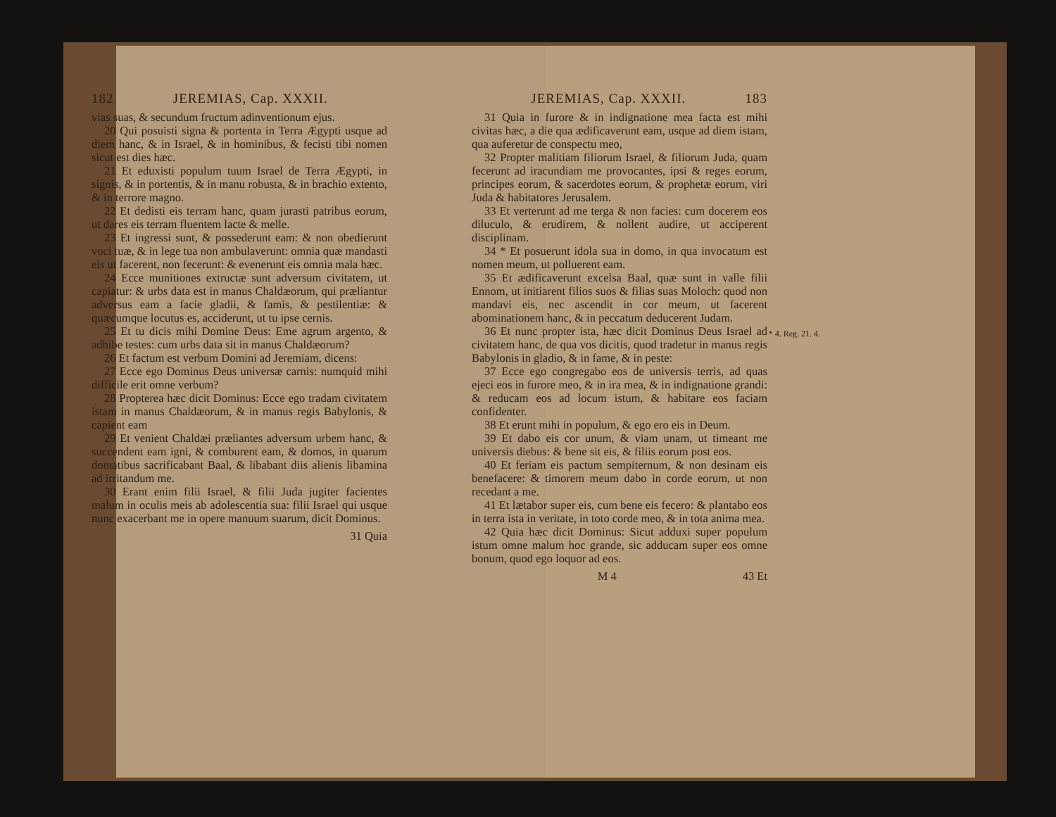182 JEREMIAS, Cap. XXXII.
vias suas, & secundum fructum adinventionum ejus.
20 Qui posuisti signa & portenta in Terra Ægypti usque ad diem hanc, & in Israel, & in hominibus, & fecisti tibi nomen sicut est dies hæc.
21 Et eduxisti populum tuum Israel de Terra Ægypti, in signis, & in portentis, & in manu robusta, & in brachio extento, & in terrore magno.
22 Et dedisti eis terram hanc, quam jurasti patribus eorum, ut dares eis terram fluentem lacte & melle.
23 Et ingressi sunt, & possederunt eam: & non obedierunt voci tuæ, & in lege tua non ambulaverunt: omnia quæ mandasti eis ut facerent, non fecerunt: & evenerunt eis omnia mala hæc.
24 Ecce munitiones extructæ sunt adversum civitatem, ut capiatur: & urbs data est in manus Chaldæorum, qui præliantur adversus eam a facie gladii, & famis, & pestilentiæ: & quæcumque locutus es, acciderunt, ut tu ipse cernis.
25 Et tu dicis mihi Domine Deus: Eme agrum argento, & adhibe testes: cum urbs data sit in manus Chaldæorum?
26 Et factum est verbum Domini ad Jeremiam, dicens:
27 Ecce ego Dominus Deus universæ carnis: numquid mihi difficile erit omne verbum?
28 Propterea hæc dicit Dominus: Ecce ego tradam civitatem istam in manus Chaldæorum, & in manus regis Babylonis, & capient eam
29 Et venient Chaldæi præliantes adversum urbem hanc, & succendent eam igni, & comburent eam, & domos, in quarum domatibus sacrificabant Baal, & libabant diis alienis libamina ad irritandum me.
30 Erant enim filii Israel, & filii Juda jugiter facientes malum in oculis meis ab adolescentia sua: filii Israel qui usque nunc exacerbant me in opere manuum suarum, dicit Dominus.
31 Quia
JEREMIAS, Cap. XXXII. 183
31 Quia in furore & in indignatione mea facta est mihi civitas hæc, a die qua ædificaverunt eam, usque ad diem istam, qua auferetur de conspectu meo,
32 Propter malitiam filiorum Israel, & filiorum Juda, quam fecerunt ad iracundiam me provocantes, ipsi & reges eorum, principes eorum, & sacerdotes eorum, & prophetæ eorum, viri Juda & habitatores Jerusalem.
33 Et verterunt ad me terga & non facies: cum docerem eos diluculo, & erudirem, & nollent audire, ut acciperent disciplinam.
34 * Et posuerunt idola sua in domo, in qua invocatum est nomen meum, ut polluerent eam.
* 4. Reg. 21. 4.
35 Et ædificaverunt excelsa Baal, quæ sunt in valle filii Ennom, ut initiarent filios suos & filias suas Moloch: quod non mandavi eis, nec ascendit in cor meum, ut facerent abominationem hanc, & in peccatum deducerent Judam.
36 Et nunc propter ista, hæc dicit Dominus Deus Israel ad civitatem hanc, de qua vos dicitis, quod tradetur in manus regis Babylonis in gladio, & in fame, & in peste:
37 Ecce ego congregabo eos de universis terris, ad quas ejeci eos in furore meo, & in ira mea, & in indignatione grandi: & reducam eos ad locum istum, & habitare eos faciam confidenter.
38 Et erunt mihi in populum, & ego ero eis in Deum.
39 Et dabo eis cor unum, & viam unam, ut timeant me universis diebus: & bene sit eis, & filiis eorum post eos.
40 Et feriam eis pactum sempiternum, & non desinam eis benefacere: & timorem meum dabo in corde eorum, ut non recedant a me.
41 Et lætabor super eis, cum bene eis fecero: & plantabo eos in terra ista in veritate, in toto corde meo, & in tota anima mea.
42 Quia hæc dicit Dominus: Sicut adduxi super populum istum omne malum hoc grande, sic adducam super eos omne bonum, quod ego loquor ad eos.
M 4 43 Et